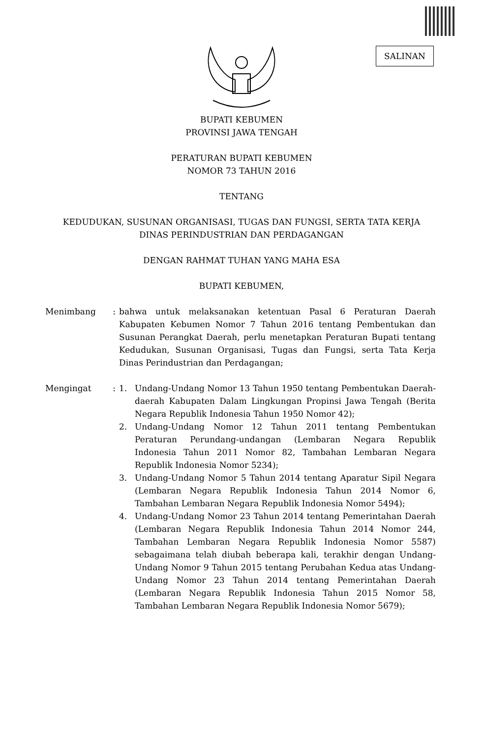SALINAN
BUPATI KEBUMEN
PROVINSI JAWA TENGAH
PERATURAN BUPATI KEBUMEN
NOMOR 73 TAHUN 2016
TENTANG
KEDUDUKAN, SUSUNAN ORGANISASI, TUGAS DAN FUNGSI, SERTA TATA KERJA
DINAS PERINDUSTRIAN DAN PERDAGANGAN
DENGAN RAHMAT TUHAN YANG MAHA ESA
BUPATI KEBUMEN,
Menimbang : bahwa untuk melaksanakan ketentuan Pasal 6 Peraturan Daerah Kabupaten Kebumen Nomor 7 Tahun 2016 tentang Pembentukan dan Susunan Perangkat Daerah, perlu menetapkan Peraturan Bupati tentang Kedudukan, Susunan Organisasi, Tugas dan Fungsi, serta Tata Kerja Dinas Perindustrian dan Perdagangan;
Mengingat : 1. Undang-Undang Nomor 13 Tahun 1950 tentang Pembentukan Daerah-daerah Kabupaten Dalam Lingkungan Propinsi Jawa Tengah (Berita Negara Republik Indonesia Tahun 1950 Nomor 42);
2. Undang-Undang Nomor 12 Tahun 2011 tentang Pembentukan Peraturan Perundang-undangan (Lembaran Negara Republik Indonesia Tahun 2011 Nomor 82, Tambahan Lembaran Negara Republik Indonesia Nomor 5234);
3. Undang-Undang Nomor 5 Tahun 2014 tentang Aparatur Sipil Negara (Lembaran Negara Republik Indonesia Tahun 2014 Nomor 6, Tambahan Lembaran Negara Republik Indonesia Nomor 5494);
4. Undang-Undang Nomor 23 Tahun 2014 tentang Pemerintahan Daerah (Lembaran Negara Republik Indonesia Tahun 2014 Nomor 244, Tambahan Lembaran Negara Republik Indonesia Nomor 5587) sebagaimana telah diubah beberapa kali, terakhir dengan Undang-Undang Nomor 9 Tahun 2015 tentang Perubahan Kedua atas Undang-Undang Nomor 23 Tahun 2014 tentang Pemerintahan Daerah (Lembaran Negara Republik Indonesia Tahun 2015 Nomor 58, Tambahan Lembaran Negara Republik Indonesia Nomor 5679);